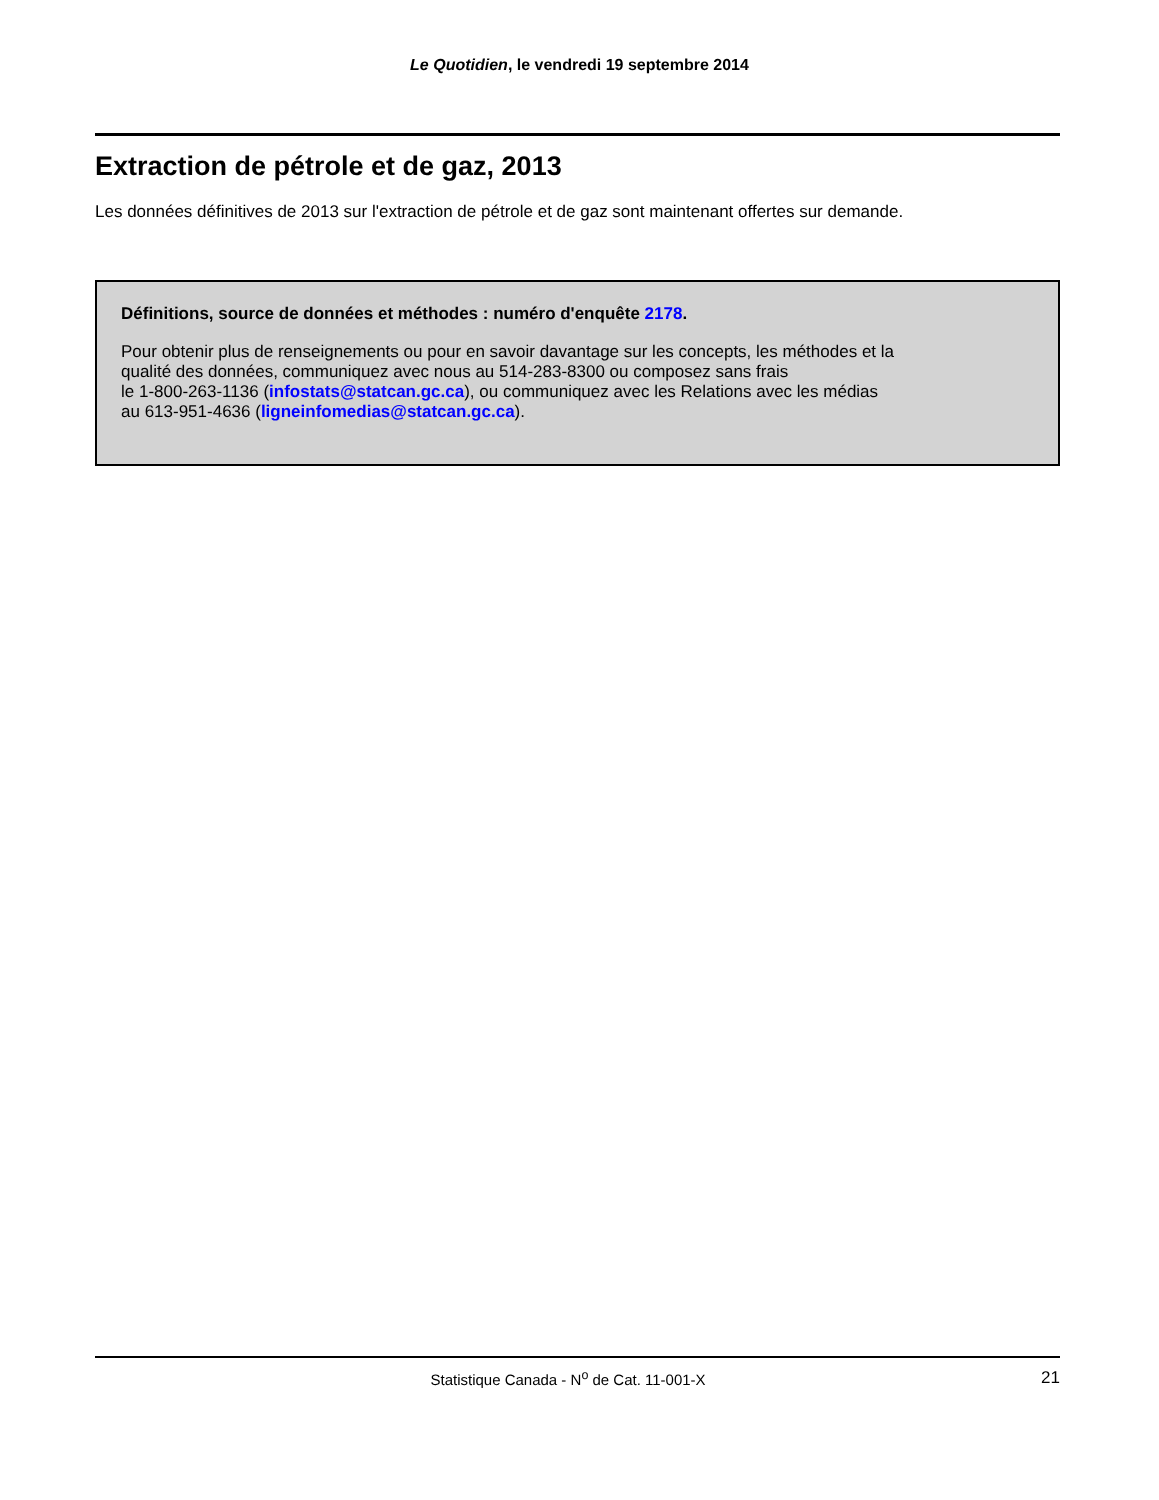Le Quotidien, le vendredi 19 septembre 2014
Extraction de pétrole et de gaz, 2013
Les données définitives de 2013 sur l'extraction de pétrole et de gaz sont maintenant offertes sur demande.
Définitions, source de données et méthodes : numéro d'enquête 2178.
Pour obtenir plus de renseignements ou pour en savoir davantage sur les concepts, les méthodes et la
qualité des données, communiquez avec nous au 514-283-8300 ou composez sans frais
le 1-800-263-1136 (infostats@statcan.gc.ca), ou communiquez avec les Relations avec les médias
au 613-951-4636 (ligneinfomedias@statcan.gc.ca).
Statistique Canada - N<sup>o</sup> de Cat. 11-001-X 21